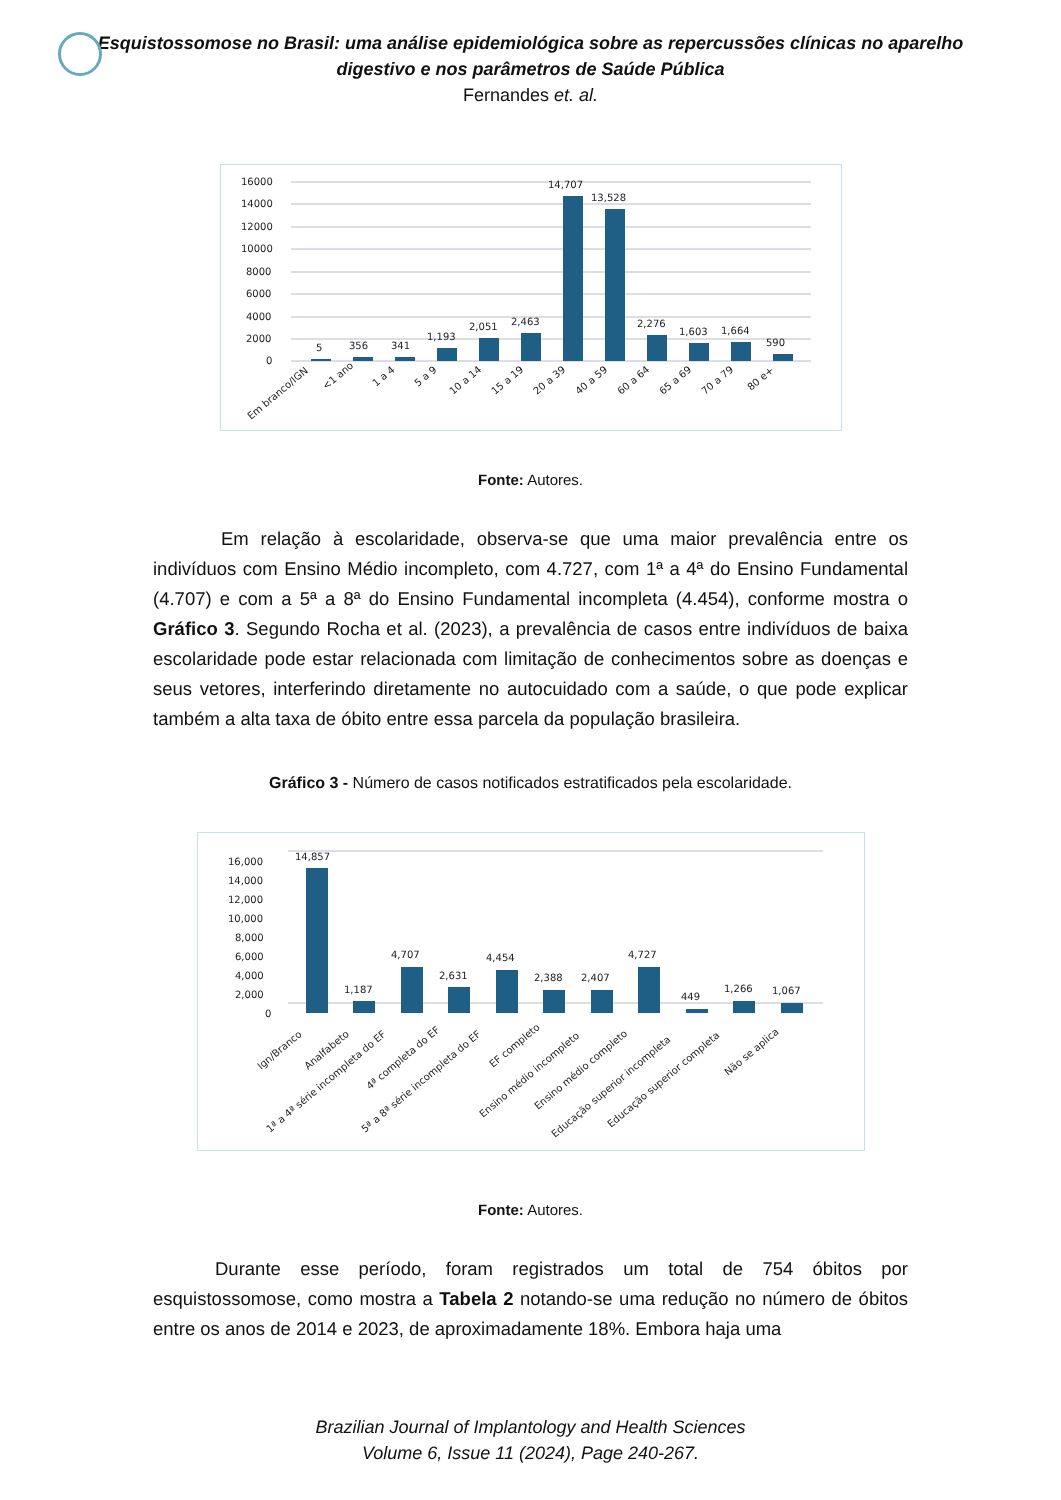Esquistossomose no Brasil: uma análise epidemiológica sobre as repercussões clínicas no aparelho
digestivo e nos parâmetros de Saúde Pública
Fernandes et. al.
16000
14000
12000
10000
8000
6000
4000
2000
0
5
356
341
1,193
2,051
2,463
14,707
13,528
2,276
1,603
1,664
590
Em branco/IGN
<1 ano
1 a 4
5 a 9
10 a 14
15 a 19
20 a 39
40 a 59
60 a 64
65 a 69
70 a 79
80 e+
Fonte: Autores.
Em relação à escolaridade, observa-se que uma maior prevalência entre os indivíduos com Ensino Médio incompleto, com 4.727, com 1ª a 4ª do Ensino Fundamental (4.707) e com a 5ª a 8ª do Ensino Fundamental incompleta (4.454), conforme mostra o Gráfico 3. Segundo Rocha et al. (2023), a prevalência de casos entre indivíduos de baixa escolaridade pode estar relacionada com limitação de conhecimentos sobre as doenças e seus vetores, interferindo diretamente no autocuidado com a saúde, o que pode explicar também a alta taxa de óbito entre essa parcela da população brasileira.
Gráfico 3 - Número de casos notificados estratificados pela escolaridade.
16,000
14,000
12,000
10,000
8,000
6,000
4,000
2,000
0
14,857
1,187
4,707
2,631
4,454
2,388
2,407
4,727
449
1,266
1,067
Ign/Branco
Analfabeto
1ª a 4ª série incompleta do EF
4ª completa do EF
5ª a 8ª série incompleta do EF
EF completo
Ensino médio incompleto
Ensino médio completo
Educação superior incompleta
Educação superior completa
Não se aplica
Fonte: Autores.
Durante esse período, foram registrados um total de 754 óbitos por esquistossomose, como mostra a Tabela 2 notando-se uma redução no número de óbitos entre os anos de 2014 e 2023, de aproximadamente 18%. Embora haja uma
Brazilian Journal of Implantology and Health Sciences
Volume 6, Issue 11 (2024), Page 240-267.